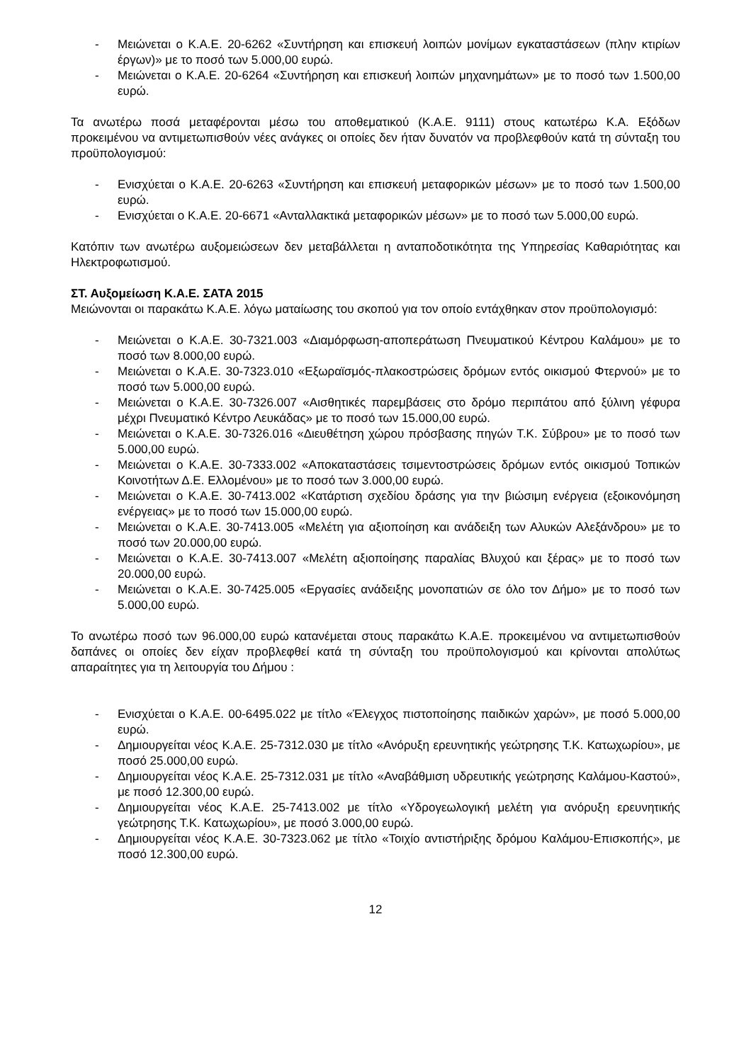- Μειώνεται ο Κ.Α.Ε. 20-6262 «Συντήρηση και επισκευή λοιπών μονίμων εγκαταστάσεων (πλην κτιρίων έργων)» με το ποσό των 5.000,00 ευρώ.
- Μειώνεται ο Κ.Α.Ε. 20-6264 «Συντήρηση και επισκευή λοιπών μηχανημάτων» με το ποσό των 1.500,00 ευρώ.
Τα ανωτέρω ποσά μεταφέρονται μέσω του αποθεματικού (Κ.Α.Ε. 9111) στους κατωτέρω Κ.Α. Εξόδων προκειμένου να αντιμετωπισθούν νέες ανάγκες οι οποίες δεν ήταν δυνατόν να προβλεφθούν κατά τη σύνταξη του προϋπολογισμού:
- Ενισχύεται ο Κ.Α.Ε. 20-6263 «Συντήρηση και επισκευή μεταφορικών μέσων» με το ποσό των 1.500,00 ευρώ.
- Ενισχύεται ο Κ.Α.Ε. 20-6671 «Ανταλλακτικά μεταφορικών μέσων» με το ποσό των 5.000,00 ευρώ.
Κατόπιν των ανωτέρω αυξομειώσεων δεν μεταβάλλεται η ανταποδοτικότητα της Υπηρεσίας Καθαριότητας και Ηλεκτροφωτισμού.
ΣΤ. Αυξομείωση Κ.Α.Ε. ΣΑΤΑ 2015
Μειώνονται οι παρακάτω Κ.Α.Ε. λόγω ματαίωσης του σκοπού για τον οποίο εντάχθηκαν στον προϋπολογισμό:
- Μειώνεται ο Κ.Α.Ε. 30-7321.003 «Διαμόρφωση-αποπεράτωση Πνευματικού Κέντρου Καλάμου» με το ποσό των 8.000,00 ευρώ.
- Μειώνεται ο Κ.Α.Ε. 30-7323.010 «Εξωραϊσμός-πλακοστρώσεις δρόμων εντός οικισμού Φτερνού» με το ποσό των 5.000,00 ευρώ.
- Μειώνεται ο Κ.Α.Ε. 30-7326.007 «Αισθητικές παρεμβάσεις στο δρόμο περιπάτου από ξύλινη γέφυρα μέχρι Πνευματικό Κέντρο Λευκάδας» με το ποσό των 15.000,00 ευρώ.
- Μειώνεται ο Κ.Α.Ε. 30-7326.016 «Διευθέτηση χώρου πρόσβασης πηγών Τ.Κ. Σύβρου» με το ποσό των 5.000,00 ευρώ.
- Μειώνεται ο Κ.Α.Ε. 30-7333.002 «Αποκαταστάσεις τσιμεντοστρώσεις δρόμων εντός οικισμού Τοπικών Κοινοτήτων Δ.Ε. Ελλομένου» με το ποσό των 3.000,00 ευρώ.
- Μειώνεται ο Κ.Α.Ε. 30-7413.002 «Κατάρτιση σχεδίου δράσης για την βιώσιμη ενέργεια (εξοικονόμηση ενέργειας» με το ποσό των 15.000,00 ευρώ.
- Μειώνεται ο Κ.Α.Ε. 30-7413.005 «Μελέτη για αξιοποίηση και ανάδειξη των Αλυκών Αλεξάνδρου» με το ποσό των 20.000,00 ευρώ.
- Μειώνεται ο Κ.Α.Ε. 30-7413.007 «Μελέτη αξιοποίησης παραλίας Βλυχού και ξέρας» με το ποσό των 20.000,00 ευρώ.
- Μειώνεται ο Κ.Α.Ε. 30-7425.005 «Εργασίες ανάδειξης μονοπατιών σε όλο τον Δήμο» με το ποσό των 5.000,00 ευρώ.
Το ανωτέρω ποσό των 96.000,00 ευρώ κατανέμεται στους παρακάτω Κ.Α.Ε. προκειμένου να αντιμετωπισθούν δαπάνες οι οποίες δεν είχαν προβλεφθεί κατά τη σύνταξη του προϋπολογισμού και κρίνονται απολύτως απαραίτητες για τη λειτουργία του Δήμου :
- Ενισχύεται ο Κ.Α.Ε. 00-6495.022 με τίτλο «Έλεγχος πιστοποίησης παιδικών χαρών», με ποσό 5.000,00 ευρώ.
- Δημιουργείται νέος Κ.Α.Ε. 25-7312.030 με τίτλο «Ανόρυξη ερευνητικής γεώτρησης Τ.Κ. Κατωχωρίου», με ποσό 25.000,00 ευρώ.
- Δημιουργείται νέος Κ.Α.Ε. 25-7312.031 με τίτλο «Αναβάθμιση υδρευτικής γεώτρησης Καλάμου-Καστού», με ποσό 12.300,00 ευρώ.
- Δημιουργείται νέος Κ.Α.Ε. 25-7413.002 με τίτλο «Υδρογεωλογική μελέτη για ανόρυξη ερευνητικής γεώτρησης Τ.Κ. Κατωχωρίου», με ποσό 3.000,00 ευρώ.
- Δημιουργείται νέος Κ.Α.Ε. 30-7323.062 με τίτλο «Τοιχίο αντιστήριξης δρόμου Καλάμου-Επισκοπής», με ποσό 12.300,00 ευρώ.
12